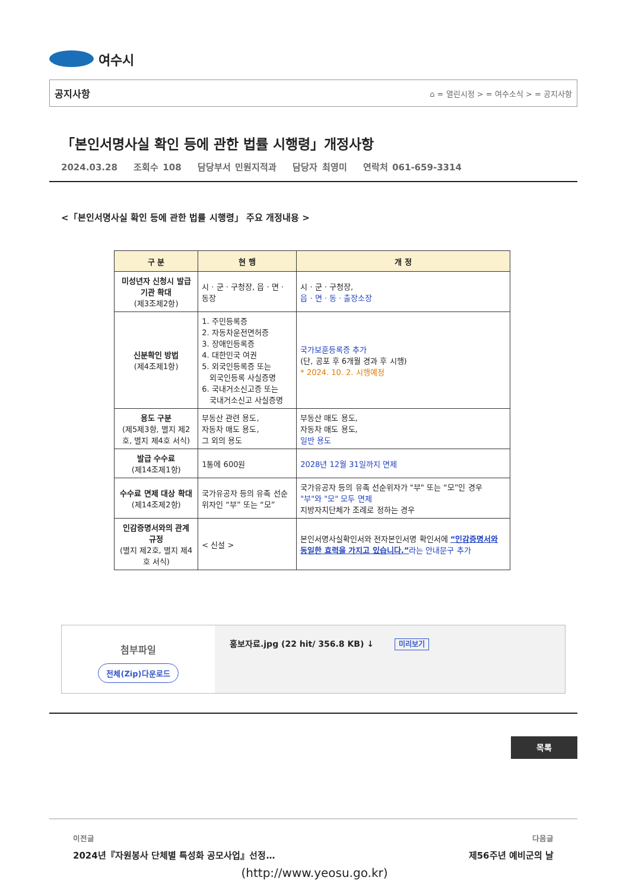여수시
공지사항 ⌂ = 열린시정 > = 여수소식 > = 공지사항
「본인서명사실 확인 등에 관한 법률 시행령」개정사항
2024.03.28 조회수 108 담당부서 민원지적과 담당자 최영미 연락처 061-659-3314
<「본인서명사실 확인 등에 관한 법률 시행령」 주요 개정내용 >
| 구 분 | 현 행 | 개 정 |
| --- | --- | --- |
| 미성년자 신청시 발급기관 확대 (제3조제2항) | 시 · 군 · 구청장, 읍 · 면 · 동장 | 시 · 군 · 구청장, 읍 · 면 · 동 · 출장소장 |
| 신분확인 방법 (제4조제1항) | 1. 주민등록증 2. 자동차운전면허증 3. 장애인등록증 4. 대한민국 여권 5. 외국인등록증 또는 외국인등록 사실증명 6. 국내거소신고증 또는 국내거소신고 사실증명 | 국가보훈등록증 추가 (단, 공포 후 6개월 경과 후 시행) * 2024. 10. 2. 시행예정 |
| 용도 구분 (제5제3항, 별지 제2호, 별지 제4호 서식) | 부동산 관련 용도, 자동차 매도 용도, 그 외의 용도 | 부동산 매도 용도, 자동차 매도 용도, 일반 용도 |
| 발급 수수료 (제14조제1항) | 1통에 600원 | 2028년 12월 31일까지 면제 |
| 수수료 면제 대상 확대 (제14조제2항) | 국가유공자 등의 유족 선순위자인 “부” 또는 “모” | 국가유공자 등의 유족 선순위자가 "부" 또는 “모”인 경우 "부"와 "모" 모두 면제 지방자치단체가 조례로 정하는 경우 |
| 인감증명서와의 관계 규정 (별지 제2호, 별지 제4호 서식) | < 신설 > | 본인서명사실확인서와 전자본인서명 확인서에 “인감증명서와 동일한 효력을 가지고 있습니다.” 라는 안내문구 추가 |
첨부파일
전체(Zip)다운로드
홍보자료.jpg (22 hit/ 356.8 KB) ↓ 미리보기
목록
이전글
2024년『자원봉사 단체별 특성화 공모사업』선정…
다음글
제56주년 예비군의 날
(http://www.yeosu.go.kr)